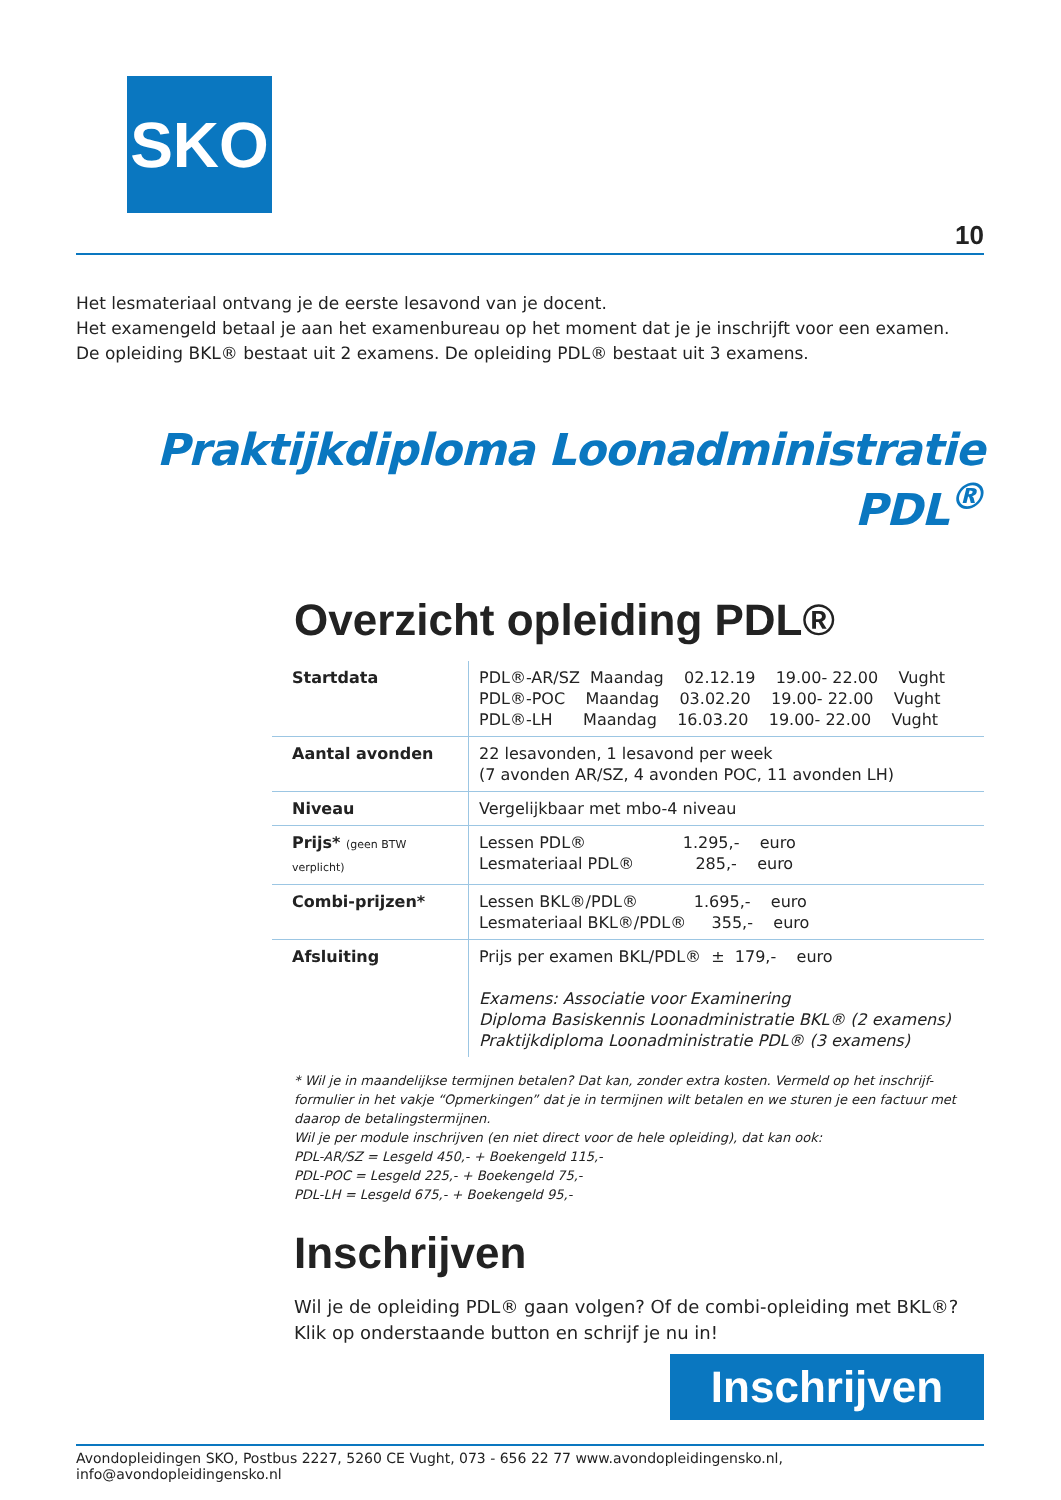SKO
10
Het lesmateriaal ontvang je de eerste lesavond van je docent.
Het examengeld betaal je aan het examenbureau op het moment dat je je inschrijft voor een examen.
De opleiding BKL® bestaat uit 2 examens. De opleiding PDL® bestaat uit 3 examens.
Praktijkdiploma Loonadministratie PDL<sup>®</sup>
Overzicht opleiding PDL®
| Startdata | PDL®-AR/SZ Maandag 02.12.19 19.00- 22.00 Vught PDL®-POC Maandag 03.02.20 19.00- 22.00 Vught PDL®-LH Maandag 16.03.20 19.00- 22.00 Vught |
| Aantal avonden | 22 lesavonden, 1 lesavond per week (7 avonden AR/SZ, 4 avonden POC, 11 avonden LH) |
| Niveau | Vergelijkbaar met mbo-4 niveau |
| Prijs* (geen BTW verplicht) | Lessen PDL® 1.295,- euro Lesmateriaal PDL® 285,- euro |
| Combi-prijzen* | Lessen BKL®/PDL® 1.695,- euro Lesmateriaal BKL®/PDL® 355,- euro |
| Afsluiting | Prijs per examen BKL/PDL® ± 179,- euro Examens: Associatie voor Examinering Diploma Basiskennis Loonadministratie BKL® (2 examens) Praktijkdiploma Loonadministratie PDL® (3 examens) |
* Wil je in maandelijkse termijnen betalen? Dat kan, zonder extra kosten. Vermeld op het inschrijf-formulier in het vakje “Opmerkingen” dat je in termijnen wilt betalen en we sturen je een factuur met daarop de betalingstermijnen.
Wil je per module inschrijven (en niet direct voor de hele opleiding), dat kan ook:
PDL-AR/SZ = Lesgeld 450,- + Boekengeld 115,-
PDL-POC = Lesgeld 225,- + Boekengeld 75,-
PDL-LH = Lesgeld 675,- + Boekengeld 95,-
Inschrijven
Wil je de opleiding PDL® gaan volgen? Of de combi-opleiding met BKL®?
Klik op onderstaande button en schrijf je nu in!
Inschrijven
Avondopleidingen SKO, Postbus 2227, 5260 CE Vught, 073 - 656 22 77 www.avondopleidingensko.nl, info@avondopleidingensko.nl